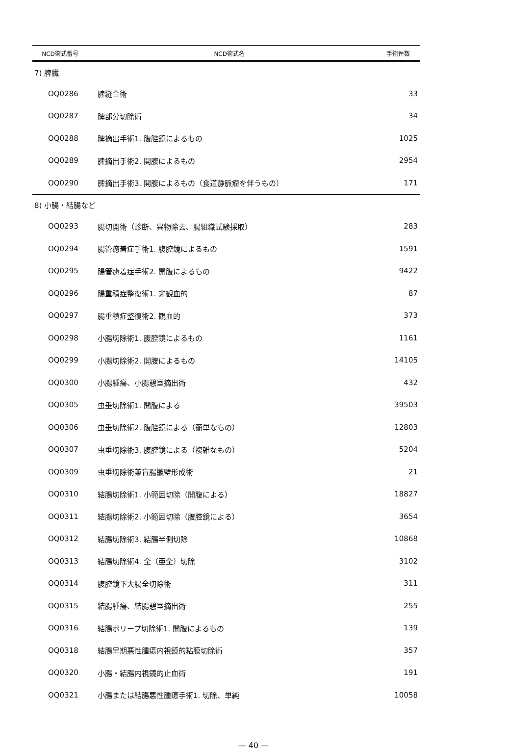| NCD術式番号 | NCD術式名 | 手術件数 |
| --- | --- | --- |
| 7) 脾臓 | | |
| OQ0286 | 脾縫合術 | 33 |
| OQ0287 | 脾部分切除術 | 34 |
| OQ0288 | 脾摘出手術1. 腹腔鏡によるもの | 1025 |
| OQ0289 | 脾摘出手術2. 開腹によるもの | 2954 |
| OQ0290 | 脾摘出手術3. 開腹によるもの（食道静脈瘤を伴うもの） | 171 |
| 8) 小腸・結腸など | | |
| OQ0293 | 腸切開術（診断、異物除去、腸組織試験採取） | 283 |
| OQ0294 | 腸管癒着症手術1. 腹腔鏡によるもの | 1591 |
| OQ0295 | 腸管癒着症手術2. 開腹によるもの | 9422 |
| OQ0296 | 腸重積症整復術1. 非観血的 | 87 |
| OQ0297 | 腸重積症整復術2. 観血的 | 373 |
| OQ0298 | 小腸切除術1. 腹腔鏡によるもの | 1161 |
| OQ0299 | 小腸切除術2. 開腹によるもの | 14105 |
| OQ0300 | 小腸腫瘍、小腸憩室摘出術 | 432 |
| OQ0305 | 虫垂切除術1. 開腹による | 39503 |
| OQ0306 | 虫垂切除術2. 腹腔鏡による（簡単なもの） | 12803 |
| OQ0307 | 虫垂切除術3. 腹腔鏡による（複雑なもの） | 5204 |
| OQ0309 | 虫垂切除術兼盲腸皺壁形成術 | 21 |
| OQ0310 | 結腸切除術1. 小範囲切除（開腹による） | 18827 |
| OQ0311 | 結腸切除術2. 小範囲切除（腹腔鏡による） | 3654 |
| OQ0312 | 結腸切除術3. 結腸半側切除 | 10868 |
| OQ0313 | 結腸切除術4. 全（亜全）切除 | 3102 |
| OQ0314 | 腹腔鏡下大腸全切除術 | 311 |
| OQ0315 | 結腸腫瘍、結腸憩室摘出術 | 255 |
| OQ0316 | 結腸ポリープ切除術1. 開腹によるもの | 139 |
| OQ0318 | 結腸早期悪性腫瘍内視鏡的粘膜切除術 | 357 |
| OQ0320 | 小腸・結腸内視鏡的止血術 | 191 |
| OQ0321 | 小腸または結腸悪性腫瘍手術1. 切除、単純 | 10058 |
— 40 —